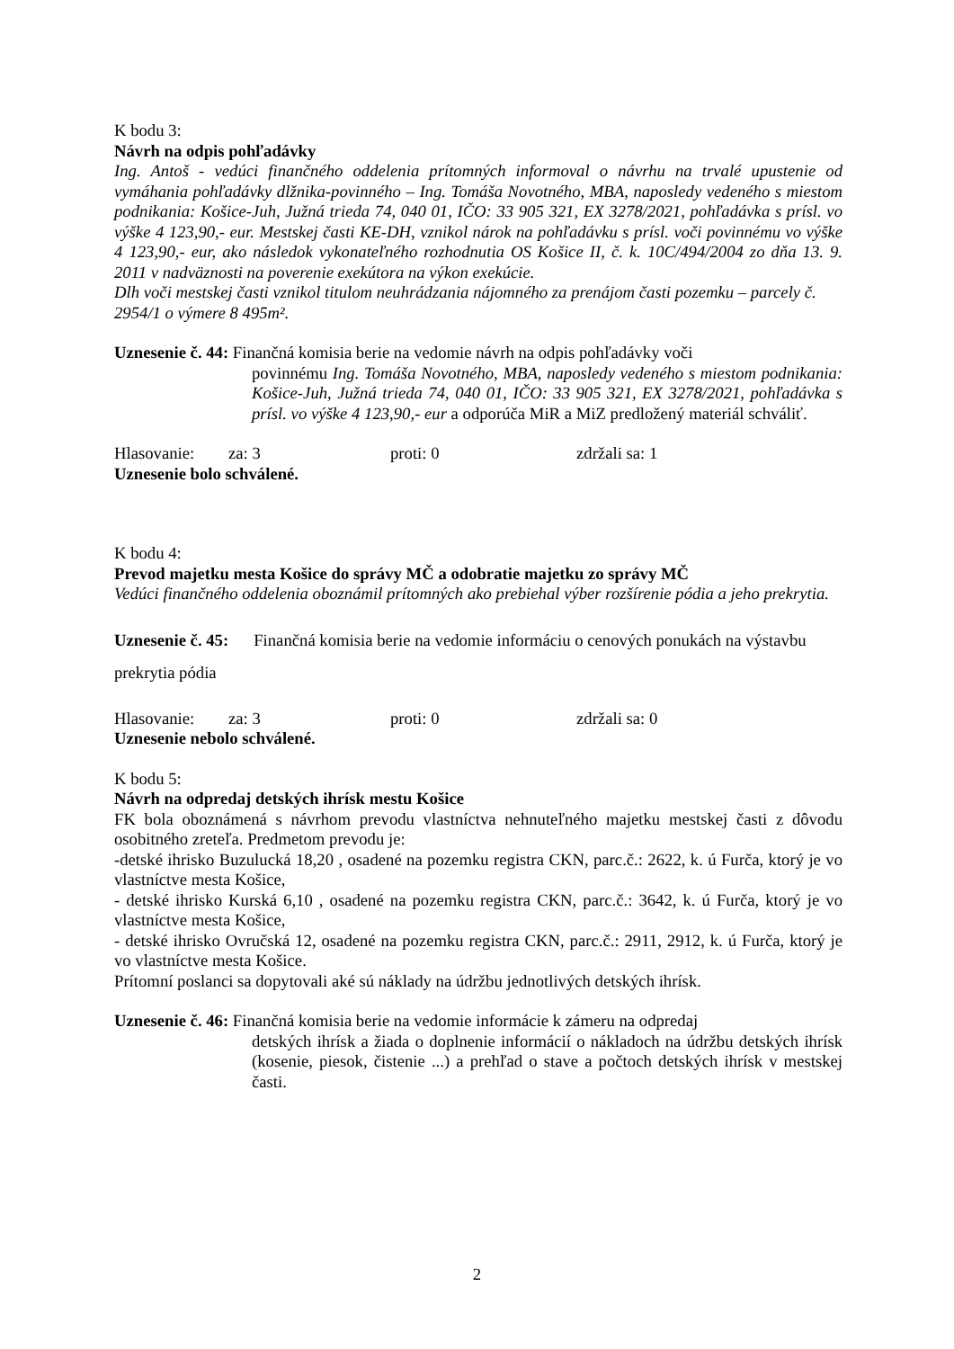K bodu 3:
Návrh na odpis pohľadávky
Ing. Antoš - vedúci finančného oddelenia prítomných informoval o návrhu na trvalé upustenie od vymáhania pohľadávky dlžnika-povinného – Ing. Tomáša Novotného, MBA, naposledy vedeného s miestom podnikania: Košice-Juh, Južná trieda 74, 040 01, IČO: 33 905 321, EX 3278/2021, pohľadávka s prísl. vo výške 4 123,90,- eur. Mestskej časti KE-DH, vznikol nárok na pohľadávku s prísl. voči povinnému vo výške 4 123,90,- eur, ako následok vykonateľného rozhodnutia OS Košice II, č. k. 10C/494/2004 zo dňa 13. 9. 2011 v nadväznosti na poverenie exekútora na výkon exekúcie.
Dlh voči mestskej časti vznikol titulom neuhrádzania nájomného za prenájom časti pozemku – parcely č. 2954/1 o výmere 8 495m².
Uznesenie č. 44: Finančná komisia berie na vedomie návrh na odpis pohľadávky voči
povinnému Ing. Tomáša Novotného, MBA, naposledy vedeného s miestom podnikania: Košice-Juh, Južná trieda 74, 040 01, IČO: 33 905 321, EX 3278/2021, pohľadávka s prísl. vo výške 4 123,90,- eur a odporúča MiR a MiZ predložený materiál schváliť.
Hlasovanie: za: 3 proti: 0 zdržali sa: 1
Uznesenie bolo schválené.
K bodu 4:
Prevod majetku mesta Košice do správy MČ a odobratie majetku zo správy MČ
Vedúci finančného oddelenia oboznámil prítomných ako prebiehal výber rozšírenie pódia a jeho prekrytia.
Uznesenie č. 45: Finančná komisia berie na vedomie informáciu o cenových ponukách na výstavbu prekrytia pódia
Hlasovanie: za: 3 proti: 0 zdržali sa: 0
Uznesenie nebolo schválené.
K bodu 5:
Návrh na odpredaj detských ihrísk mestu Košice
FK bola oboznámená s návrhom prevodu vlastníctva nehnuteľného majetku mestskej časti z dôvodu osobitného zreteľa. Predmetom prevodu je:
-detské ihrisko Buzulucká 18,20 , osadené na pozemku registra CKN, parc.č.: 2622, k. ú Furča, ktorý je vo vlastníctve mesta Košice,
- detské ihrisko Kurská 6,10 , osadené na pozemku registra CKN, parc.č.: 3642, k. ú Furča, ktorý je vo vlastníctve mesta Košice,
- detské ihrisko Ovručská 12, osadené na pozemku registra CKN, parc.č.: 2911, 2912, k. ú Furča, ktorý je vo vlastníctve mesta Košice.
Prítomní poslanci sa dopytovali aké sú náklady na údržbu jednotlivých detských ihrísk.
Uznesenie č. 46: Finančná komisia berie na vedomie informácie k zámeru na odpredaj
detských ihrísk a žiada o doplnenie informácií o nákladoch na údržbu detských ihrísk (kosenie, piesok, čistenie ...) a prehľad o stave a počtoch detských ihrísk v mestskej časti.
2